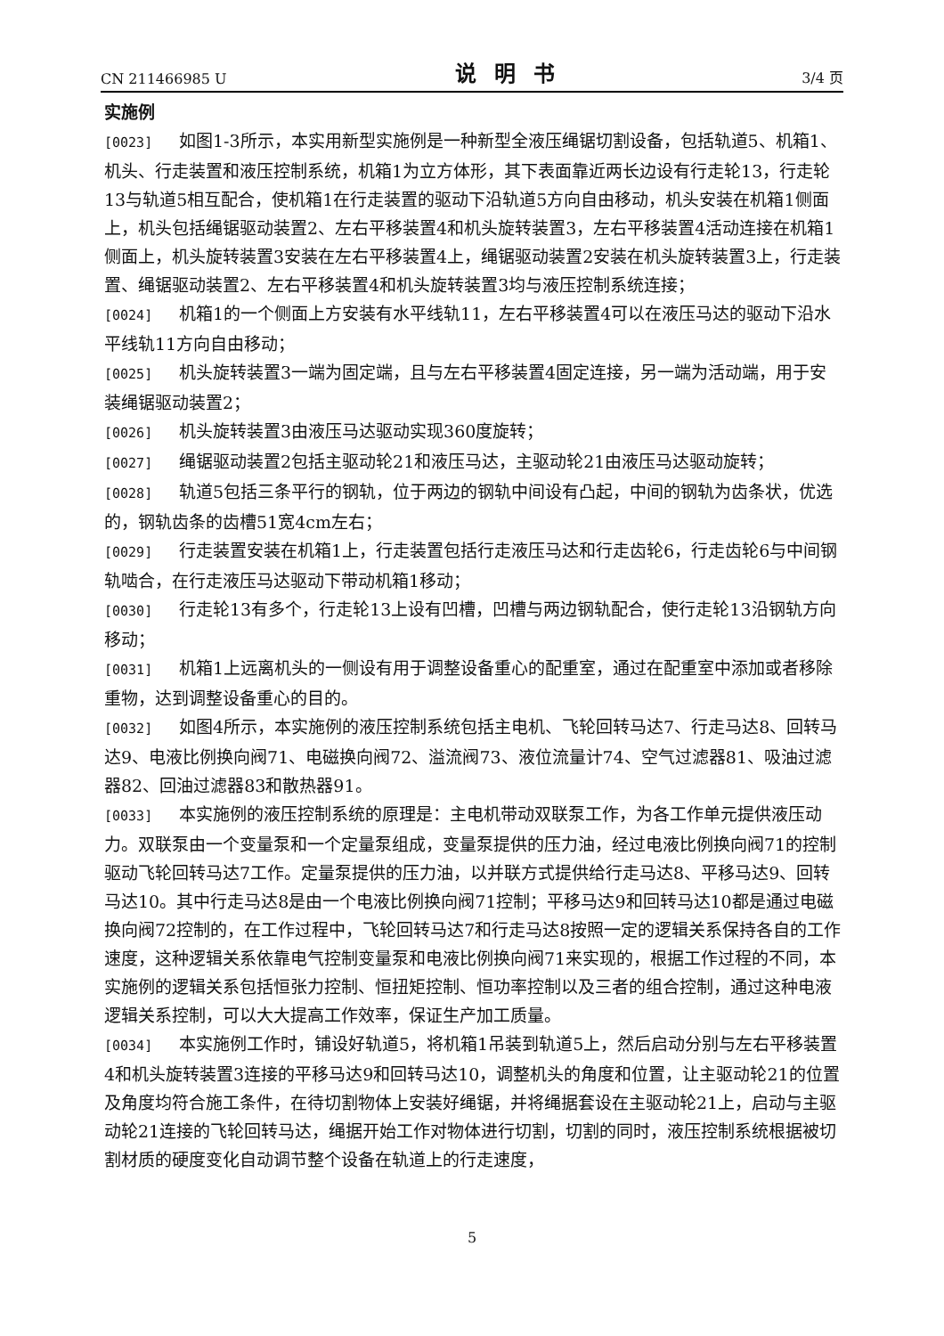CN 211466985 U 说明书 3/4 页
实施例
[0023] 如图1-3所示，本实用新型实施例是一种新型全液压绳锯切割设备，包括轨道5、机箱1、机头、行走装置和液压控制系统，机箱1为立方体形，其下表面靠近两长边设有行走轮13，行走轮13与轨道5相互配合，使机箱1在行走装置的驱动下沿轨道5方向自由移动，机头安装在机箱1侧面上，机头包括绳锯驱动装置2、左右平移装置4和机头旋转装置3，左右平移装置4活动连接在机箱1侧面上，机头旋转装置3安装在左右平移装置4上，绳锯驱动装置2安装在机头旋转装置3上，行走装置、绳锯驱动装置2、左右平移装置4和机头旋转装置3均与液压控制系统连接；
[0024] 机箱1的一个侧面上方安装有水平线轨11，左右平移装置4可以在液压马达的驱动下沿水平线轨11方向自由移动；
[0025] 机头旋转装置3一端为固定端，且与左右平移装置4固定连接，另一端为活动端，用于安装绳锯驱动装置2；
[0026] 机头旋转装置3由液压马达驱动实现360度旋转；
[0027] 绳锯驱动装置2包括主驱动轮21和液压马达，主驱动轮21由液压马达驱动旋转；
[0028] 轨道5包括三条平行的钢轨，位于两边的钢轨中间设有凸起，中间的钢轨为齿条状，优选的，钢轨齿条的齿槽51宽4cm左右；
[0029] 行走装置安装在机箱1上，行走装置包括行走液压马达和行走齿轮6，行走齿轮6与中间钢轨啮合，在行走液压马达驱动下带动机箱1移动；
[0030] 行走轮13有多个，行走轮13上设有凹槽，凹槽与两边钢轨配合，使行走轮13沿钢轨方向移动；
[0031] 机箱1上远离机头的一侧设有用于调整设备重心的配重室，通过在配重室中添加或者移除重物，达到调整设备重心的目的。
[0032] 如图4所示，本实施例的液压控制系统包括主电机、飞轮回转马达7、行走马达8、回转马达9、电液比例换向阀71、电磁换向阀72、溢流阀73、液位流量计74、空气过滤器81、吸油过滤器82、回油过滤器83和散热器91。
[0033] 本实施例的液压控制系统的原理是：主电机带动双联泵工作，为各工作单元提供液压动力。双联泵由一个变量泵和一个定量泵组成，变量泵提供的压力油，经过电液比例换向阀71的控制驱动飞轮回转马达7工作。定量泵提供的压力油，以并联方式提供给行走马达8、平移马达9、回转马达10。其中行走马达8是由一个电液比例换向阀71控制；平移马达9和回转马达10都是通过电磁换向阀72控制的，在工作过程中，飞轮回转马达7和行走马达8按照一定的逻辑关系保持各自的工作速度，这种逻辑关系依靠电气控制变量泵和电液比例换向阀71来实现的，根据工作过程的不同，本实施例的逻辑关系包括恒张力控制、恒扭矩控制、恒功率控制以及三者的组合控制，通过这种电液逻辑关系控制，可以大大提高工作效率，保证生产加工质量。
[0034] 本实施例工作时，铺设好轨道5，将机箱1吊装到轨道5上，然后启动分别与左右平移装置4和机头旋转装置3连接的平移马达9和回转马达10，调整机头的角度和位置，让主驱动轮21的位置及角度均符合施工条件，在待切割物体上安装好绳锯，并将绳据套设在主驱动轮21上，启动与主驱动轮21连接的飞轮回转马达，绳据开始工作对物体进行切割，切割的同时，液压控制系统根据被切割材质的硬度变化自动调节整个设备在轨道上的行走速度，
5